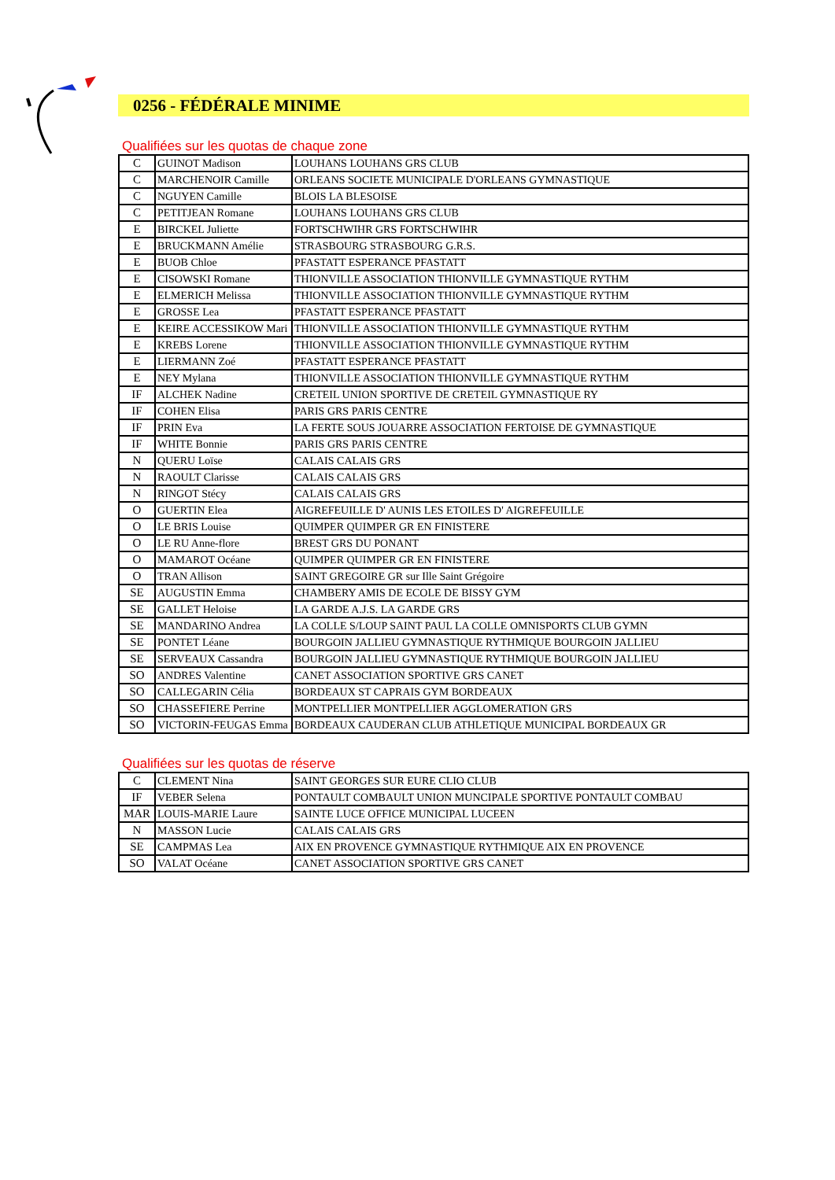0256 - FÉDÉRALE MINIME
Qualifiées sur les quotas de chaque zone
| C | GUINOT Madison | LOUHANS LOUHANS GRS CLUB |
| C | MARCHENOIR Camille | ORLEANS SOCIETE MUNICIPALE D'ORLEANS GYMNASTIQUE |
| C | NGUYEN Camille | BLOIS LA BLESOISE |
| C | PETITJEAN Romane | LOUHANS LOUHANS GRS CLUB |
| E | BIRCKEL Juliette | FORTSCHWIHR GRS FORTSCHWIHR |
| E | BRUCKMANN Amélie | STRASBOURG STRASBOURG G.R.S. |
| E | BUOB Chloe | PFASTATT ESPERANCE PFASTATT |
| E | CISOWSKI Romane | THIONVILLE ASSOCIATION THIONVILLE GYMNASTIQUE RYTHM |
| E | ELMERICH Melissa | THIONVILLE ASSOCIATION THIONVILLE GYMNASTIQUE RYTHM |
| E | GROSSE Lea | PFASTATT ESPERANCE PFASTATT |
| E | KEIRE ACCESSIKOW Mari | THIONVILLE ASSOCIATION THIONVILLE GYMNASTIQUE RYTHM |
| E | KREBS Lorene | THIONVILLE ASSOCIATION THIONVILLE GYMNASTIQUE RYTHM |
| E | LIERMANN Zoé | PFASTATT ESPERANCE PFASTATT |
| E | NEY Mylana | THIONVILLE ASSOCIATION THIONVILLE GYMNASTIQUE RYTHM |
| IF | ALCHEK Nadine | CRETEIL UNION SPORTIVE DE CRETEIL GYMNASTIQUE RY |
| IF | COHEN Elisa | PARIS GRS PARIS CENTRE |
| IF | PRIN Eva | LA FERTE SOUS JOUARRE ASSOCIATION FERTOISE DE GYMNASTIQUE |
| IF | WHITE Bonnie | PARIS GRS PARIS CENTRE |
| N | QUERU Loïse | CALAIS CALAIS GRS |
| N | RAOULT Clarisse | CALAIS CALAIS GRS |
| N | RINGOT Stécy | CALAIS CALAIS GRS |
| O | GUERTIN Elea | AIGREFEUILLE D' AUNIS LES ETOILES D' AIGREFEUILLE |
| O | LE BRIS Louise | QUIMPER QUIMPER GR EN FINISTERE |
| O | LE RU Anne-flore | BREST GRS DU PONANT |
| O | MAMAROT Océane | QUIMPER QUIMPER GR EN FINISTERE |
| O | TRAN Allison | SAINT GREGOIRE GR sur Ille Saint Grégoire |
| SE | AUGUSTIN Emma | CHAMBERY AMIS DE ECOLE DE BISSY GYM |
| SE | GALLET Heloise | LA GARDE A.J.S. LA GARDE GRS |
| SE | MANDARINO Andrea | LA COLLE S/LOUP SAINT PAUL LA COLLE OMNISPORTS CLUB GYMN |
| SE | PONTET Léane | BOURGOIN JALLIEU GYMNASTIQUE RYTHMIQUE BOURGOIN JALLIEU |
| SE | SERVEAUX Cassandra | BOURGOIN JALLIEU GYMNASTIQUE RYTHMIQUE BOURGOIN JALLIEU |
| SO | ANDRES Valentine | CANET ASSOCIATION SPORTIVE GRS CANET |
| SO | CALLEGARIN Célia | BORDEAUX ST CAPRAIS GYM BORDEAUX |
| SO | CHASSEFIERE Perrine | MONTPELLIER MONTPELLIER AGGLOMERATION GRS |
| SO | VICTORIN-FEUGAS Emma | BORDEAUX CAUDERAN CLUB ATHLETIQUE MUNICIPAL BORDEAUX GR |
Qualifiées sur les quotas de réserve
| C | CLEMENT Nina | SAINT GEORGES SUR EURE CLIO CLUB |
| IF | VEBER Selena | PONTAULT COMBAULT UNION MUNCIPALE SPORTIVE PONTAULT COMBAU |
| MAR | LOUIS-MARIE Laure | SAINTE LUCE OFFICE MUNICIPAL LUCEEN |
| N | MASSON Lucie | CALAIS CALAIS GRS |
| SE | CAMPMAS Lea | AIX EN PROVENCE GYMNASTIQUE RYTHMIQUE AIX EN PROVENCE |
| SO | VALAT Océane | CANET ASSOCIATION SPORTIVE GRS CANET |